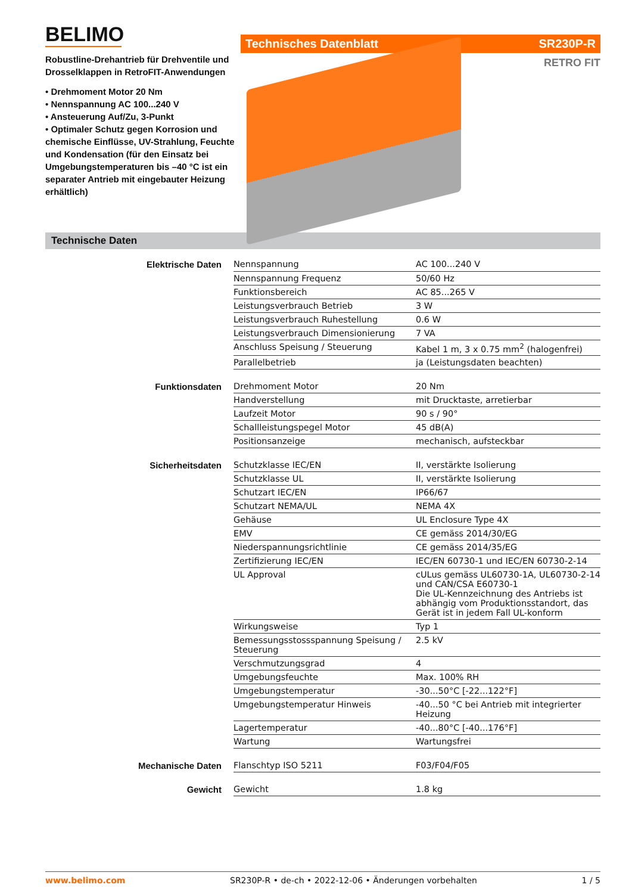BELIMO
Robustline-Drehantrieb für Drehventile und Drosselklappen in RetroFIT-Anwendungen
• Drehmoment Motor 20 Nm
• Nennspannung AC 100...240 V
• Ansteuerung Auf/Zu, 3-Punkt
• Optimaler Schutz gegen Korrosion und chemische Einflüsse, UV-Strahlung, Feuchte und Kondensation (für den Einsatz bei Umgebungstemperaturen bis –40 °C ist ein separater Antrieb mit eingebauter Heizung erhältlich)
Technisches Datenblatt SR230P-R
RETRO FIT
Technische Daten
| Elektrische Daten | Nennspannung | AC 100...240 V |
| | Nennspannung Frequenz | 50/60 Hz |
| | Funktionsbereich | AC 85...265 V |
| | Leistungsverbrauch Betrieb | 3 W |
| | Leistungsverbrauch Ruhestellung | 0.6 W |
| | Leistungsverbrauch Dimensionierung | 7 VA |
| | Anschluss Speisung / Steuerung | Kabel 1 m, 3 x 0.75 mm<sup>2</sup> (halogenfrei) |
| | Parallelbetrieb | ja (Leistungsdaten beachten) |
| Funktionsdaten | Drehmoment Motor | 20 Nm |
| | Handverstellung | mit Drucktaste, arretierbar |
| | Laufzeit Motor | 90 s / 90° |
| | Schallleistungspegel Motor | 45 dB(A) |
| | Positionsanzeige | mechanisch, aufsteckbar |
| Sicherheitsdaten | Schutzklasse IEC/EN | II, verstärkte Isolierung |
| | Schutzklasse UL | II, verstärkte Isolierung |
| | Schutzart IEC/EN | IP66/67 |
| | Schutzart NEMA/UL | NEMA 4X |
| | Gehäuse | UL Enclosure Type 4X |
| | EMV | CE gemäss 2014/30/EG |
| | Niederspannungsrichtlinie | CE gemäss 2014/35/EG |
| | Zertifizierung IEC/EN | IEC/EN 60730-1 und IEC/EN 60730-2-14 |
| | UL Approval | cULus gemäss UL60730-1A, UL60730-2-14 und CAN/CSA E60730-1 Die UL-Kennzeichnung des Antriebs ist abhängig vom Produktionsstandort, das Gerät ist in jedem Fall UL-konform |
| | Wirkungsweise | Typ 1 |
| | Bemessungsstossspannung Speisung / Steuerung | 2.5 kV |
| | Verschmutzungsgrad | 4 |
| | Umgebungsfeuchte | Max. 100% RH |
| | Umgebungstemperatur | -30...50°C [-22...122°F] |
| | Umgebungstemperatur Hinweis | -40...50 °C bei Antrieb mit integrierter Heizung |
| | Lagertemperatur | -40...80°C [-40...176°F] |
| | Wartung | Wartungsfrei |
| Mechanische Daten | Flanschtyp ISO 5211 | F03/F04/F05 |
| Gewicht | Gewicht | 1.8 kg |
www.belimo.com SR230P-R • de-ch • 2022-12-06 • Änderungen vorbehalten 1 / 5